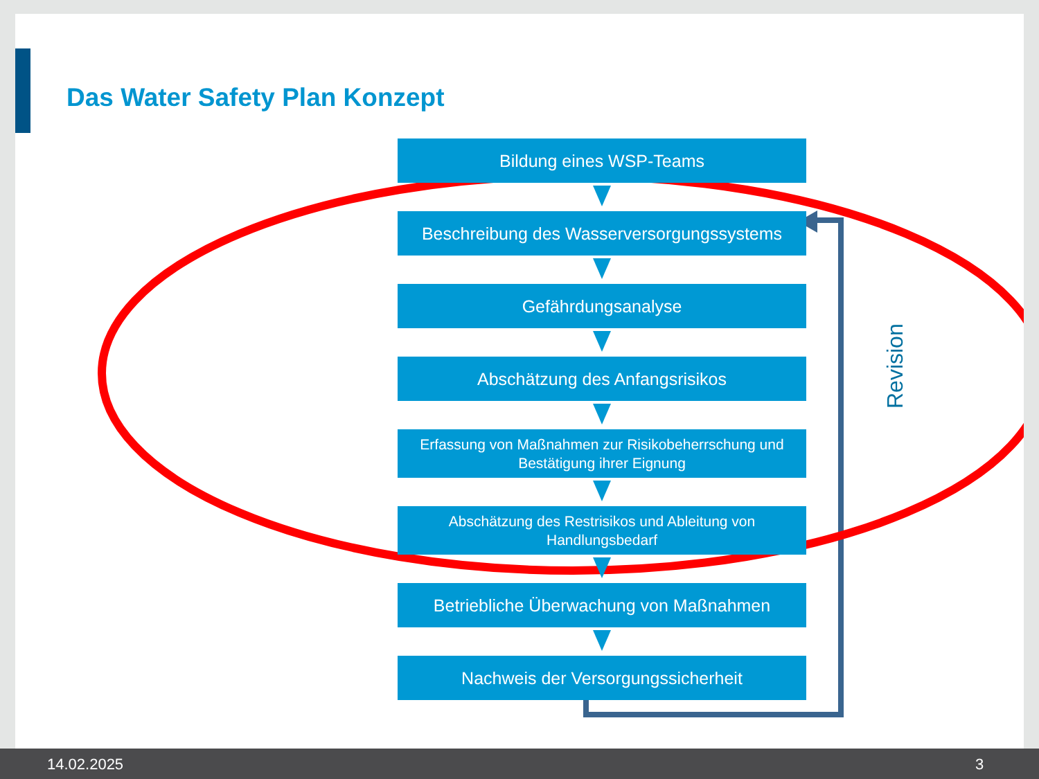Das Water Safety Plan Konzept
Bildung eines WSP-Teams
Beschreibung des Wasserversorgungssystems
Gefährdungsanalyse
Abschätzung des Anfangsrisikos
Erfassung von Maßnahmen zur Risikobeherrschung und
Bestätigung ihrer Eignung
Abschätzung des Restrisikos und Ableitung von
Handlungsbedarf
Betriebliche Überwachung von Maßnahmen
Nachweis der Versorgungssicherheit
Revision
14.02.2025 3